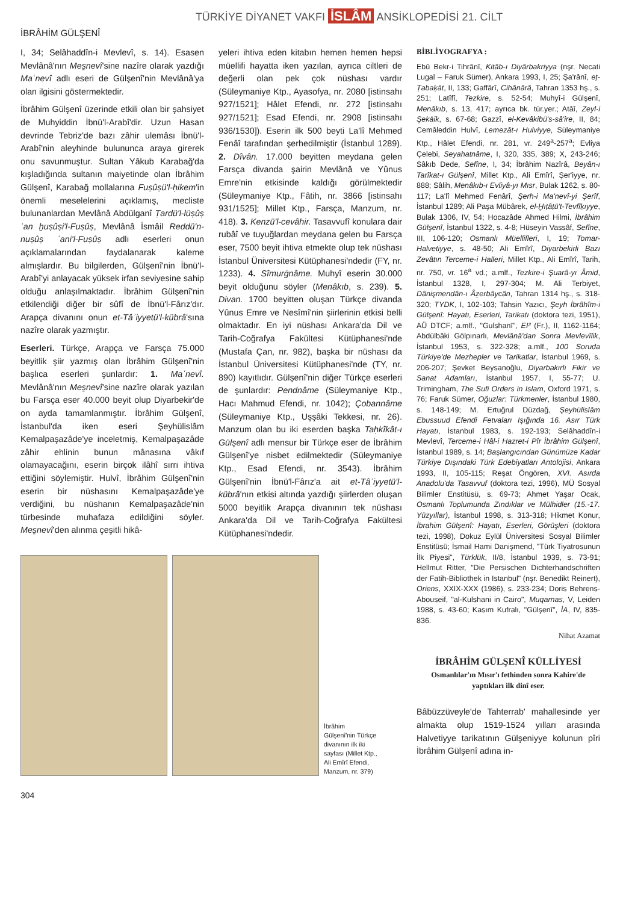TÜRKİYE DİYANET VAKFI İSLÂM ANSİKLOPEDİSİ 21. CİLT
İBRÂHİM GÜLŞENÎ
I, 34; Selâhaddîn-i Mevlevî, s. 14). Esasen Mevlânâ'nın Mes̱nevî'sine nazîre olarak yazdığı Maʿnevî adlı eseri de Gülşenî'nin Mevlânâ'ya olan ilgisini göstermektedir.
İbrâhim Gülşenî üzerinde etkili olan bir şahsiyet de Muhyiddin İbnü'l-Arabî'dir. Uzun Hasan devrinde Tebriz'de bazı zâhir ulemâsı İbnü'l-Arabî'nin aleyhinde bulununca araya girerek onu savunmuştur. Sultan Yâkub Karabağ'da kışladığında sultanın maiyetinde olan İbrâhim Gülşenî, Karabağ mollalarına Fuṣûṣü'l-ḥikem'in önemli meselelerini açıklamış, mecliste bulunanlardan Mevlânâ Abdülganî Ṭardü'l-lüṣûṣ ʿan ḫuṣûṣi'l-Fuṣûṣ, Mevlânâ İsmâil Reddü'n-nuṣûṣ ʿani'l-Fuṣûṣ adlı eserleri onun açıklamalarından faydalanarak kaleme almışlardır. Bu bilgilerden, Gülşenî'nin İbnü'l-Arabî'yi anlayacak yüksek irfan seviyesine sahip olduğu anlaşılmaktadır. İbrâhim Gülşenî'nin etkilendiği diğer bir sûfî de İbnü'l-Fârız'dır. Arapça divanını onun et-Tâʾiyyetü'l-kübrâ'sına nazîre olarak yazmıştır.
Eserleri. Türkçe, Arapça ve Farsça 75.000 beyitlik şiir yazmış olan İbrâhim Gülşenî'nin başlıca eserleri şunlardır: 1. Maʿnevî. Mevlânâ'nın Mes̱nevî'sine nazîre olarak yazılan bu Farsça eser 40.000 beyit olup Diyarbekir'de on ayda tamamlanmıştır. İbrâhim Gülşenî, İstanbul'da iken eseri Şeyhülislâm Kemalpaşazâde'ye inceletmiş, Kemalpaşazâde zâhir ehlinin bunun mânasına vâkıf olamayacağını, eserin birçok ilâhî sırrı ihtiva ettiğini söylemiştir. Hulvî, İbrâhim Gülşenî'nin eserin bir nüshasını Kemalpaşazâde'ye verdiğini, bu nüshanın Kemalpaşazâde'nin türbesinde muhafaza edildiğini söyler. Mes̱nevî'den alınma çeşitli hikâ-
yeleri ihtiva eden kitabın hemen hemen hepsi müellifi hayatta iken yazılan, ayrıca ciltleri de değerli olan pek çok nüshası vardır (Süleymaniye Ktp., Ayasofya, nr. 2080 [istinsahı 927/1521]; Hâlet Efendi, nr. 272 [istinsahı 927/1521]; Esad Efendi, nr. 2908 [istinsahı 936/1530]). Eserin ilk 500 beyti La'lî Mehmed Fenâî tarafından şerhedilmiştir (İstanbul 1289). 2. Dîvân. 17.000 beyitten meydana gelen Farsça divanda şairin Mevlânâ ve Yûnus Emre'nin etkisinde kaldığı görülmektedir (Süleymaniye Ktp., Fâtih, nr. 3866 [istinsahı 931/1525]; Millet Ktp., Farsça, Manzum, nr. 418). 3. Kenzü'l-cevâhir. Tasavvufî konulara dair rubâî ve tuyuğlardan meydana gelen bu Farsça eser, 7500 beyit ihtiva etmekte olup tek nüshası İstanbul Üniversitesi Kütüphanesi'ndedir (FY, nr. 1233). 4. Sîmurġnâme. Muhyî eserin 30.000 beyit olduğunu söyler (Menâkıb, s. 239). 5. Divan. 1700 beyitten oluşan Türkçe divanda Yûnus Emre ve Nesîmî'nin şiirlerinin etkisi belli olmaktadır. En iyi nüshası Ankara'da Dil ve Tarih-Coğrafya Fakültesi Kütüphanesi'nde (Mustafa Çan, nr. 982), başka bir nüshası da İstanbul Üniversitesi Kütüphanesi'nde (TY, nr. 890) kayıtlıdır. Gülşenî'nin diğer Türkçe eserleri de şunlardır: Pendnâme (Süleymaniye Ktp., Hacı Mahmud Efendi, nr. 1042); Çobannâme (Süleymaniye Ktp., Uşşâki Tekkesi, nr. 26). Manzum olan bu iki eserden başka Taḥkîkât-ı Gülşenî adlı mensur bir Türkçe eser de İbrâhim Gülşenî'ye nisbet edilmektedir (Süleymaniye Ktp., Esad Efendi, nr. 3543). İbrâhim Gülşenî'nin İbnü'l-Fârız'a ait et-Tâʾiyyetü'l-kübrâ'nın etkisi altında yazdığı şiirlerden oluşan 5000 beyitlik Arapça divanının tek nüshası Ankara'da Dil ve Tarih-Coğrafya Fakültesi Kütüphanesi'ndedir.
İbrâhim Gülşenî'nin Türkçe divanının ilk iki sayfası (Millet Ktp., Ali Emîrî Efendi, Manzum, nr. 379)
304
BİBLİYOGRAFYA :
Ebû Bekr-i Tihrânî, Kitâb-ı Diyârbakriyya (nşr. Necati Lugal – Faruk Sümer), Ankara 1993, I, 25; Şa'rânî, eṭ-Ṭabaḳāt, II, 133; Gaffârî, Cihânârâ, Tahran 1353 hş., s. 251; Latîfî, Tezkire, s. 52-54; Muhyî-i Gülşenî, Menâkıb, s. 13, 417; ayrıca bk. tür.yer.; Atâî, Zeyl-i Şekāik, s. 67-68; Gazzî, el-Kevâkibü's-sâ'ire, II, 84; Cemâleddin Hulvî, Lemezât-ı Hulviyye, Süleymaniye Ktp., Hâlet Efendi, nr. 281, vr. 249<sup>a</sup>-257<sup>a</sup>; Evliya Çelebi, Seyahatnâme, I, 320, 335, 389; X, 243-246; Sâkıb Dede, Sefîne, I, 34; İbrâhim Nazîrâ, Beyân-ı Tarîkat-ı Gülşenî, Millet Ktp., Ali Emîrî, Şer'iyye, nr. 888; Sâlih, Menâkıb-ı Evliyâ-yı Mısr, Bulak 1262, s. 80-117; La'lî Mehmed Fenârî, Şerh-i Ma'nevî-yi Şerîf, İstanbul 1289; Ali Paşa Mübârek, el-Ḫıṭâṭü't-Tevfîḳıyye, Bulak 1306, IV, 54; Hocazâde Ahmed Hilmi, İbrâhim Gülşenî, İstanbul 1322, s. 4-8; Hüseyin Vassâf, Sefîne, III, 106-120; Osmanlı Müellifleri, I, 19; Tomar-Halvetiyye, s. 48-50; Ali Emîrî, Diyarbekirli Bazı Zevâtın Terceme-i Halleri, Millet Ktp., Ali Emîrî, Tarih, nr. 750, vr. 16<sup>a</sup> vd.; a.mlf., Tezkire-i Şuarâ-yı Âmid, İstanbul 1328, I, 297-304; M. Ali Terbiyet, Dânişmendân-ı Âẕerbâycân, Tahran 1314 hş., s. 318-320; TYDK, I, 102-103; Tahsin Yazıcı, Şeyh İbrâhîm-i Gülşenî: Hayatı, Eserleri, Tarikatı (doktora tezi, 1951), AÜ DTCF; a.mlf., "Gulshanī", EI² (Fr.), II, 1162-1164; Abdülbâki Gölpınarlı, Mevlânâ'dan Sonra Mevlevîlik, İstanbul 1953, s. 322-328; a.mlf., 100 Soruda Türkiye'de Mezhepler ve Tarikatlar, İstanbul 1969, s. 206-207; Şevket Beysanoğlu, Diyarbakırlı Fikir ve Sanat Adamları, İstanbul 1957, I, 55-77; U. Trimingham, The Sufi Orders in Islam, Oxford 1971, s. 76; Faruk Sümer, Oğuzlar: Türkmenler, İstanbul 1980, s. 148-149; M. Ertuğrul Düzdağ, Şeyhülislâm Ebussuud Efendi Fetvaları Işığında 16. Asır Türk Hayatı, İstanbul 1983, s. 192-193; Selâhaddîn-i Mevlevî, Terceme-i Hâl-i Hazret-i Pîr İbrâhim Gülşenî, İstanbul 1989, s. 14; Başlangıcından Günümüze Kadar Türkiye Dışındaki Türk Edebiyatları Antolojisi, Ankara 1993, II, 105-115; Reşat Öngören, XVI. Asırda Anadolu'da Tasavvuf (doktora tezi, 1996), MÜ Sosyal Bilimler Enstitüsü, s. 69-73; Ahmet Yaşar Ocak, Osmanlı Toplumunda Zındıklar ve Mülhidler (15.-17. Yüzyıllar), İstanbul 1998, s. 313-318; Hikmet Konur, İbrahim Gülşenî: Hayatı, Eserleri, Görüşleri (doktora tezi, 1998), Dokuz Eylül Üniversitesi Sosyal Bilimler Enstitüsü; İsmail Hami Danişmend, "Türk Tiyatrosunun İlk Piyesi", Türklük, II/8, İstanbul 1939, s. 73-91; Hellmut Ritter, "Die Persischen Dichterhandschriften der Fatih-Bibliothek in Istanbul" (nşr. Benedikt Reinert), Oriens, XXIX-XXX (1986), s. 233-234; Doris Behrens-Abouseif, "al-Kulshani in Cairo", Muqarnas, V, Leiden 1988, s. 43-60; Kasım Kufralı, "Gülşenî", İA, IV, 835-836.
Nihat Azamat
İBRÂHİM GÜLŞENÎ KÜLLİYESİ
Osmanlılar'ın Mısır'ı fethinden sonra Kahire'de yaptıkları ilk dinî eser.
Bâbüzzüveyle'de Tahterrab' mahallesinde yer almakta olup 1519-1524 yılları arasında Halvetiyye tarikatının Gülşeniyye kolunun pîri İbrâhim Gülşenî adına in-